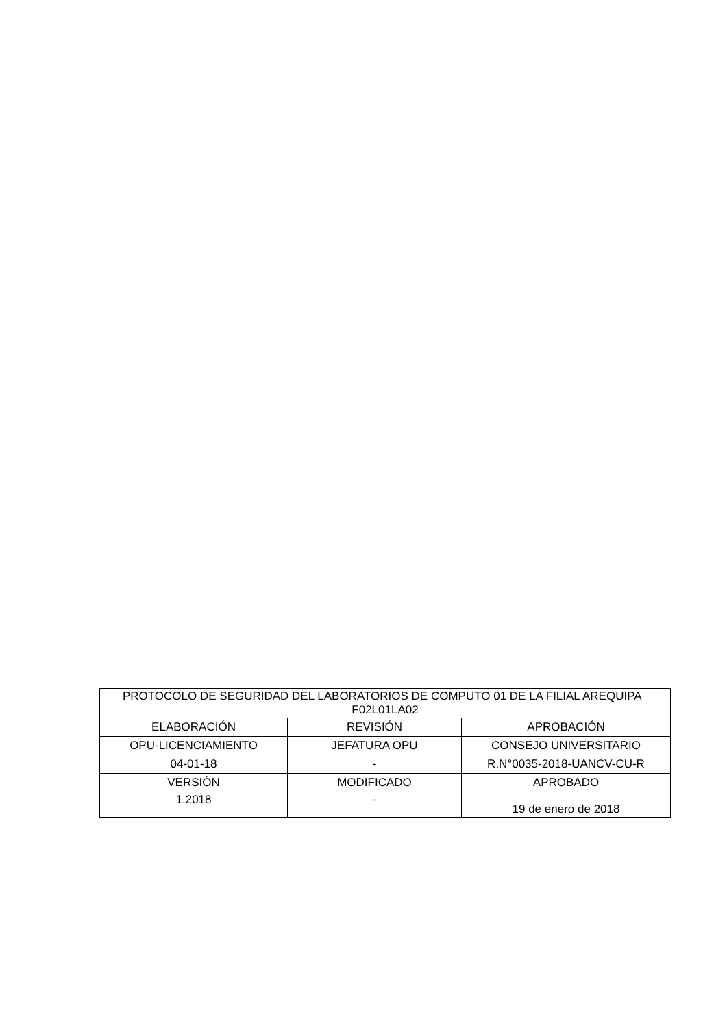| PROTOCOLO DE SEGURIDAD DEL LABORATORIOS DE COMPUTO 01 DE LA FILIAL AREQUIPA F02L01LA02 | | |
| --- | --- | --- |
| ELABORACIÓN | REVISIÓN | APROBACIÓN |
| OPU-LICENCIAMIENTO | JEFATURA OPU | CONSEJO UNIVERSITARIO |
| 04-01-18 | - | R.N°0035-2018-UANCV-CU-R |
| VERSIÓN | MODIFICADO | APROBADO |
| 1.2018 | - | 19 de enero de 2018 |